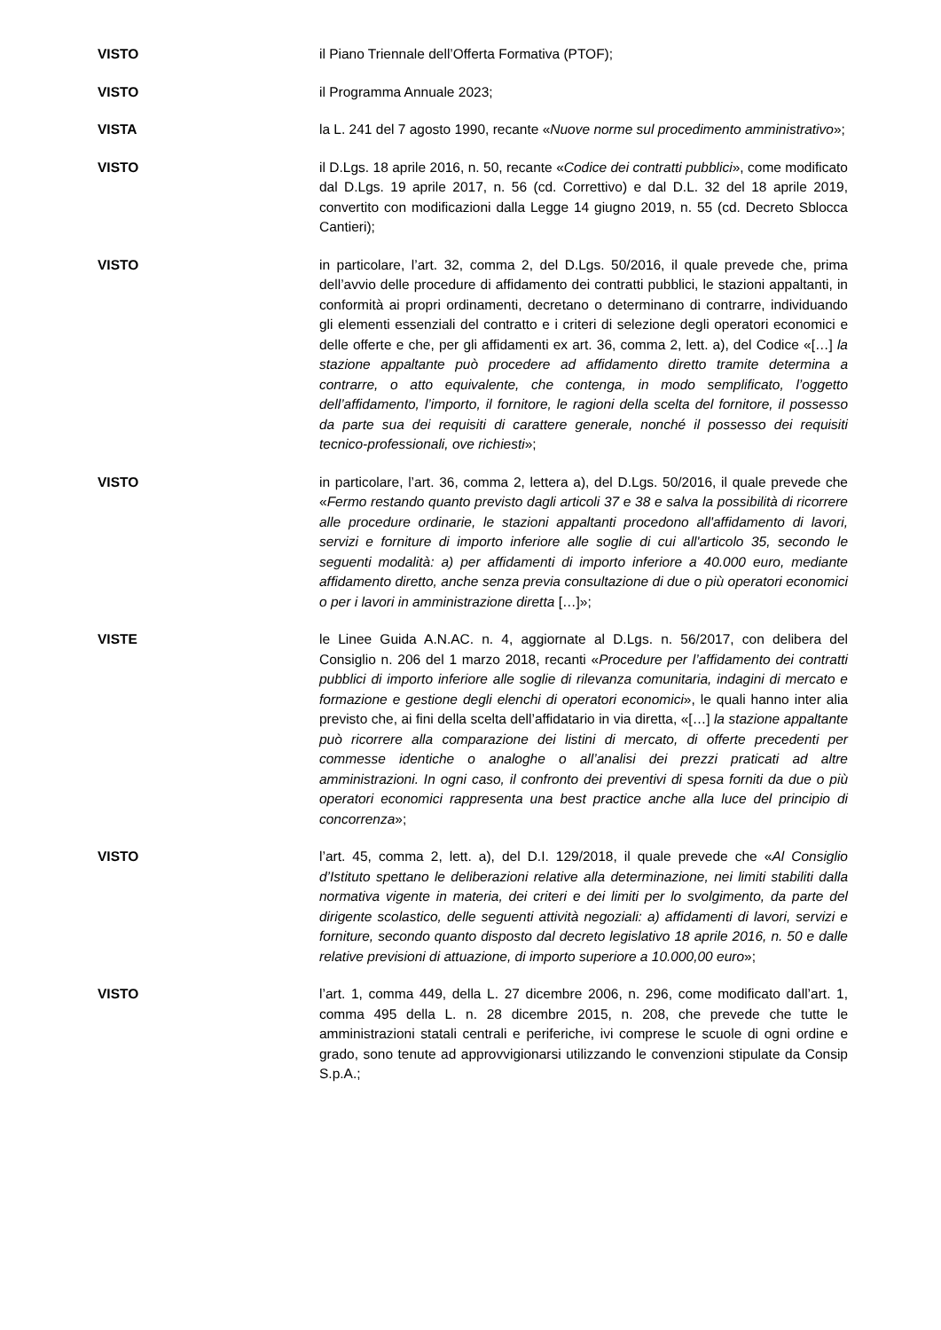VISTO il Piano Triennale dell’Offerta Formativa (PTOF);
VISTO il Programma Annuale 2023;
VISTA la L. 241 del 7 agosto 1990, recante «Nuove norme sul procedimento amministrativo»;
VISTO il D.Lgs. 18 aprile 2016, n. 50, recante «Codice dei contratti pubblici», come modificato dal D.Lgs. 19 aprile 2017, n. 56 (cd. Correttivo) e dal D.L. 32 del 18 aprile 2019, convertito con modificazioni dalla Legge 14 giugno 2019, n. 55 (cd. Decreto Sblocca Cantieri);
VISTO in particolare, l’art. 32, comma 2, del D.Lgs. 50/2016, il quale prevede che, prima dell’avvio delle procedure di affidamento dei contratti pubblici, le stazioni appaltanti, in conformità ai propri ordinamenti, decretano o determinano di contrarre, individuando gli elementi essenziali del contratto e i criteri di selezione degli operatori economici e delle offerte e che, per gli affidamenti ex art. 36, comma 2, lett. a), del Codice «[…] la stazione appaltante può procedere ad affidamento diretto tramite determina a contrarre, o atto equivalente, che contenga, in modo semplificato, l’oggetto dell’affidamento, l’importo, il fornitore, le ragioni della scelta del fornitore, il possesso da parte sua dei requisiti di carattere generale, nonché il possesso dei requisiti tecnico-professionali, ove richiesti»;
VISTO in particolare, l’art. 36, comma 2, lettera a), del D.Lgs. 50/2016, il quale prevede che «Fermo restando quanto previsto dagli articoli 37 e 38 e salva la possibilità di ricorrere alle procedure ordinarie, le stazioni appaltanti procedono all'affidamento di lavori, servizi e forniture di importo inferiore alle soglie di cui all'articolo 35, secondo le seguenti modalità: a) per affidamenti di importo inferiore a 40.000 euro, mediante affidamento diretto, anche senza previa consultazione di due o più operatori economici o per i lavori in amministrazione diretta […]»;
VISTE le Linee Guida A.N.AC. n. 4, aggiornate al D.Lgs. n. 56/2017, con delibera del Consiglio n. 206 del 1 marzo 2018, recanti «Procedure per l’affidamento dei contratti pubblici di importo inferiore alle soglie di rilevanza comunitaria, indagini di mercato e formazione e gestione degli elenchi di operatori economici», le quali hanno inter alia previsto che, ai fini della scelta dell’affidatario in via diretta, «[…] la stazione appaltante può ricorrere alla comparazione dei listini di mercato, di offerte precedenti per commesse identiche o analoghe o all’analisi dei prezzi praticati ad altre amministrazioni. In ogni caso, il confronto dei preventivi di spesa forniti da due o più operatori economici rappresenta una best practice anche alla luce del principio di concorrenza»;
VISTO l’art. 45, comma 2, lett. a), del D.I. 129/2018, il quale prevede che «Al Consiglio d’Istituto spettano le deliberazioni relative alla determinazione, nei limiti stabiliti dalla normativa vigente in materia, dei criteri e dei limiti per lo svolgimento, da parte del dirigente scolastico, delle seguenti attività negoziali: a) affidamenti di lavori, servizi e forniture, secondo quanto disposto dal decreto legislativo 18 aprile 2016, n. 50 e dalle relative previsioni di attuazione, di importo superiore a 10.000,00 euro»;
VISTO l’art. 1, comma 449, della L. 27 dicembre 2006, n. 296, come modificato dall’art. 1, comma 495 della L. n. 28 dicembre 2015, n. 208, che prevede che tutte le amministrazioni statali centrali e periferiche, ivi comprese le scuole di ogni ordine e grado, sono tenute ad approvvigionarsi utilizzando le convenzioni stipulate da Consip S.p.A.;